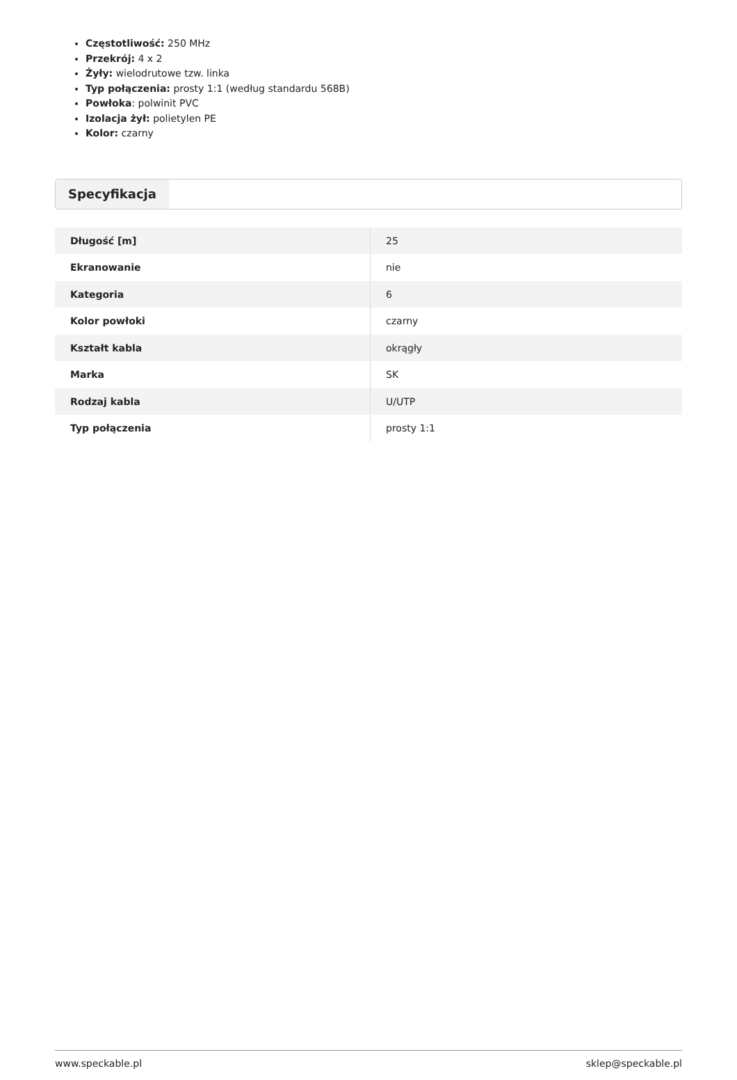Częstotliwość: 250 MHz
Przekrój: 4 x 2
Żyły: wielodrutowe tzw. linka
Typ połączenia: prosty 1:1 (według standardu 568B)
Powłoka: polwinit PVC
Izolacja żył: polietylen PE
Kolor: czarny
Specyfikacja
| Długość [m] | 25 |
| Ekranowanie | nie |
| Kategoria | 6 |
| Kolor powłoki | czarny |
| Kształt kabla | okrągły |
| Marka | SK |
| Rodzaj kabla | U/UTP |
| Typ połączenia | prosty 1:1 |
www.speckable.pl sklep@speckable.pl